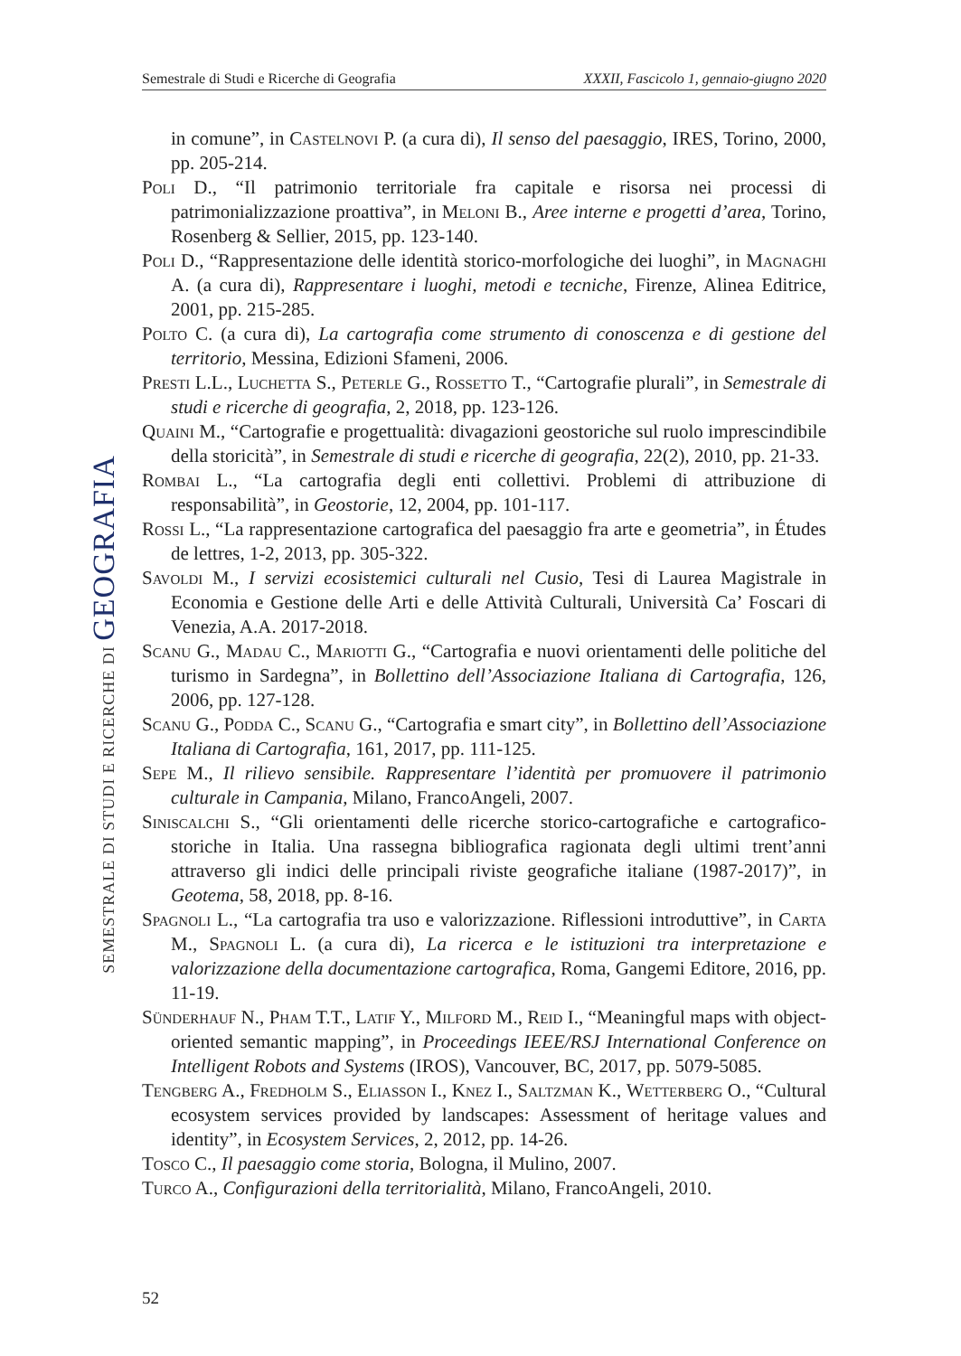Semestrale di Studi e Ricerche di Geografia XXXII, Fascicolo 1, gennaio-giugno 2020
SEMESTRALE DI STUDI E RICERCHE DI GEOGRAFIA
in comune”, in Castelnovi P. (a cura di), Il senso del paesaggio, IRES, Torino, 2000, pp. 205-214.
Poli D., “Il patrimonio territoriale fra capitale e risorsa nei processi di patrimonializzazione proattiva”, in Meloni B., Aree interne e progetti d’area, Torino, Rosenberg & Sellier, 2015, pp. 123-140.
Poli D., “Rappresentazione delle identità storico-morfologiche dei luoghi”, in Magnaghi A. (a cura di), Rappresentare i luoghi, metodi e tecniche, Firenze, Alinea Editrice, 2001, pp. 215-285.
Polto C. (a cura di), La cartografia come strumento di conoscenza e di gestione del territorio, Messina, Edizioni Sfameni, 2006.
Presti L.L., Luchetta S., Peterle G., Rossetto T., “Cartografie plurali”, in Semestrale di studi e ricerche di geografia, 2, 2018, pp. 123-126.
Quaini M., “Cartografie e progettualità: divagazioni geostoriche sul ruolo imprescindibile della storicità”, in Semestrale di studi e ricerche di geografia, 22(2), 2010, pp. 21-33.
Rombai L., “La cartografia degli enti collettivi. Problemi di attribuzione di responsabilità”, in Geostorie, 12, 2004, pp. 101-117.
Rossi L., “La rappresentazione cartografica del paesaggio fra arte e geometria”, in Études de lettres, 1-2, 2013, pp. 305-322.
Savoldi M., I servizi ecosistemici culturali nel Cusio, Tesi di Laurea Magistrale in Economia e Gestione delle Arti e delle Attività Culturali, Università Ca’ Foscari di Venezia, A.A. 2017-2018.
Scanu G., Madau C., Mariotti G., “Cartografia e nuovi orientamenti delle politiche del turismo in Sardegna”, in Bollettino dell’Associazione Italiana di Cartografia, 126, 2006, pp. 127-128.
Scanu G., Podda C., Scanu G., “Cartografia e smart city”, in Bollettino dell’Associazione Italiana di Cartografia, 161, 2017, pp. 111-125.
Sepe M., Il rilievo sensibile. Rappresentare l’identità per promuovere il patrimonio culturale in Campania, Milano, FrancoAngeli, 2007.
Siniscalchi S., “Gli orientamenti delle ricerche storico-cartografiche e cartografico-storiche in Italia. Una rassegna bibliografica ragionata degli ultimi trent’anni attraverso gli indici delle principali riviste geografiche italiane (1987-2017)”, in Geotema, 58, 2018, pp. 8-16.
Spagnoli L., “La cartografia tra uso e valorizzazione. Riflessioni introduttive”, in Carta M., Spagnoli L. (a cura di), La ricerca e le istituzioni tra interpretazione e valorizzazione della documentazione cartografica, Roma, Gangemi Editore, 2016, pp. 11-19.
Sünderhauf N., Pham T.T., Latif Y., Milford M., Reid I., “Meaningful maps with object-oriented semantic mapping”, in Proceedings IEEE/RSJ International Conference on Intelligent Robots and Systems (IROS), Vancouver, BC, 2017, pp. 5079-5085.
Tengberg A., Fredholm S., Eliasson I., Knez I., Saltzman K., Wetterberg O., “Cultural ecosystem services provided by landscapes: Assessment of heritage values and identity”, in Ecosystem Services, 2, 2012, pp. 14-26.
Tosco C., Il paesaggio come storia, Bologna, il Mulino, 2007.
Turco A., Configurazioni della territorialità, Milano, FrancoAngeli, 2010.
52